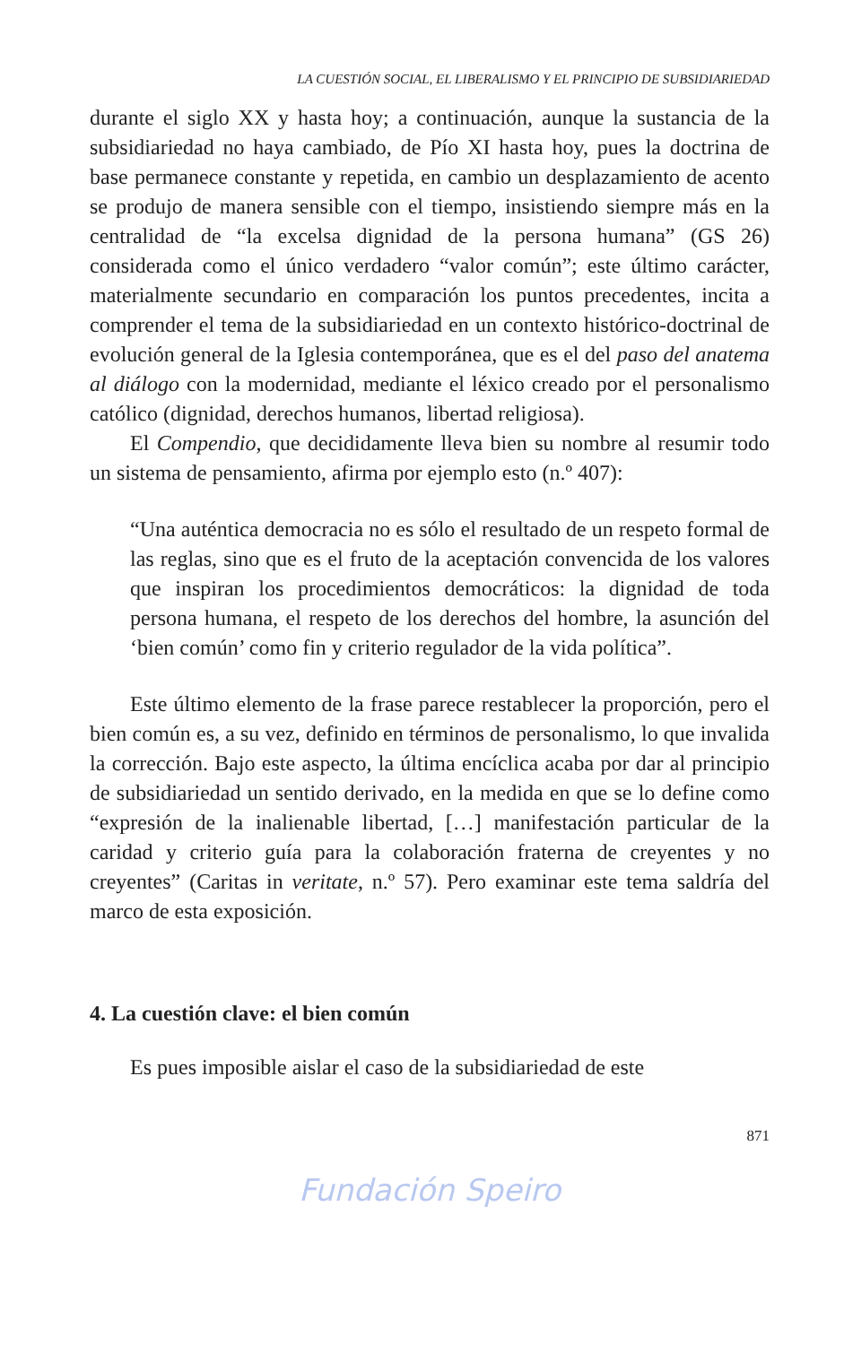LA CUESTIÓN SOCIAL, EL LIBERALISMO Y EL PRINCIPIO DE SUBSIDIARIEDAD
durante el siglo XX y hasta hoy; a continuación, aunque la sustancia de la subsidiariedad no haya cambiado, de Pío XI hasta hoy, pues la doctrina de base permanece constante y repetida, en cambio un desplazamiento de acento se produjo de manera sensible con el tiempo, insistiendo siempre más en la centralidad de “la excelsa dignidad de la persona humana” (GS 26) considerada como el único verdadero “valor común”; este último carácter, materialmente secundario en comparación los puntos precedentes, incita a comprender el tema de la subsidiariedad en un contexto histórico-doctrinal de evolución general de la Iglesia contemporánea, que es el del paso del anatema al diálogo con la modernidad, mediante el léxico creado por el personalismo católico (dignidad, derechos humanos, libertad religiosa).
El Compendio, que decididamente lleva bien su nombre al resumir todo un sistema de pensamiento, afirma por ejemplo esto (n.º 407):
“Una auténtica democracia no es sólo el resultado de un respeto formal de las reglas, sino que es el fruto de la aceptación convencida de los valores que inspiran los procedimientos democráticos: la dignidad de toda persona humana, el respeto de los derechos del hombre, la asunción del ‘bien común’ como fin y criterio regulador de la vida política”.
Este último elemento de la frase parece restablecer la proporción, pero el bien común es, a su vez, definido en términos de personalismo, lo que invalida la corrección. Bajo este aspecto, la última encíclica acaba por dar al principio de subsidiariedad un sentido derivado, en la medida en que se lo define como “expresión de la inalienable libertad, […] manifestación particular de la caridad y criterio guía para la colaboración fraterna de creyentes y no creyentes” (Caritas in veritate, n.º 57). Pero examinar este tema saldría del marco de esta exposición.
4. La cuestión clave: el bien común
Es pues imposible aislar el caso de la subsidiariedad de este
871
Fundación Speiro